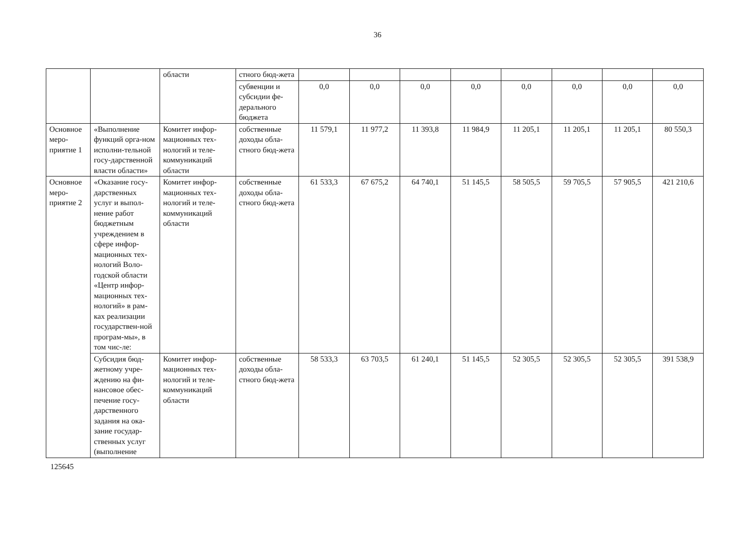36
| | | области | стного бюд-жета | | | | | | | | |
| | | | субвенции и субсидии фе-дерального бюджета | 0,0 | 0,0 | 0,0 | 0,0 | 0,0 | 0,0 | 0,0 | 0,0 |
| Основное меро-приятие 1 | «Выполнение функций орга-ном исполни-тельной госу-дарственной власти области» | Комитет инфор-мационных тех-нологий и теле-коммуникаций области | собственные доходы обла-стного бюд-жета | 11 579,1 | 11 977,2 | 11 393,8 | 11 984,9 | 11 205,1 | 11 205,1 | 11 205,1 | 80 550,3 |
| Основное меро-приятие 2 | «Оказание госу-дарственных услуг и выпол-нение работ бюджетным учреждением в сфере инфор-мационных тех-нологий Воло-годской области «Центр инфор-мационных тех-нологий» в рам-ках реализации государствен-ной програм-мы», в том чис-ле: | Комитет инфор-мационных тех-нологий и теле-коммуникаций области | собственные доходы обла-стного бюд-жета | 61 533,3 | 67 675,2 | 64 740,1 | 51 145,5 | 58 505,5 | 59 705,5 | 57 905,5 | 421 210,6 |
| | Субсидия бюд-жетному учре-ждению на фи-нансовое обес-печение госу-дарственного задания на ока-зание государ-ственных услуг (выполнение | Комитет инфор-мационных тех-нологий и теле-коммуникаций области | собственные доходы обла-стного бюд-жета | 58 533,3 | 63 703,5 | 61 240,1 | 51 145,5 | 52 305,5 | 52 305,5 | 52 305,5 | 391 538,9 |
125645